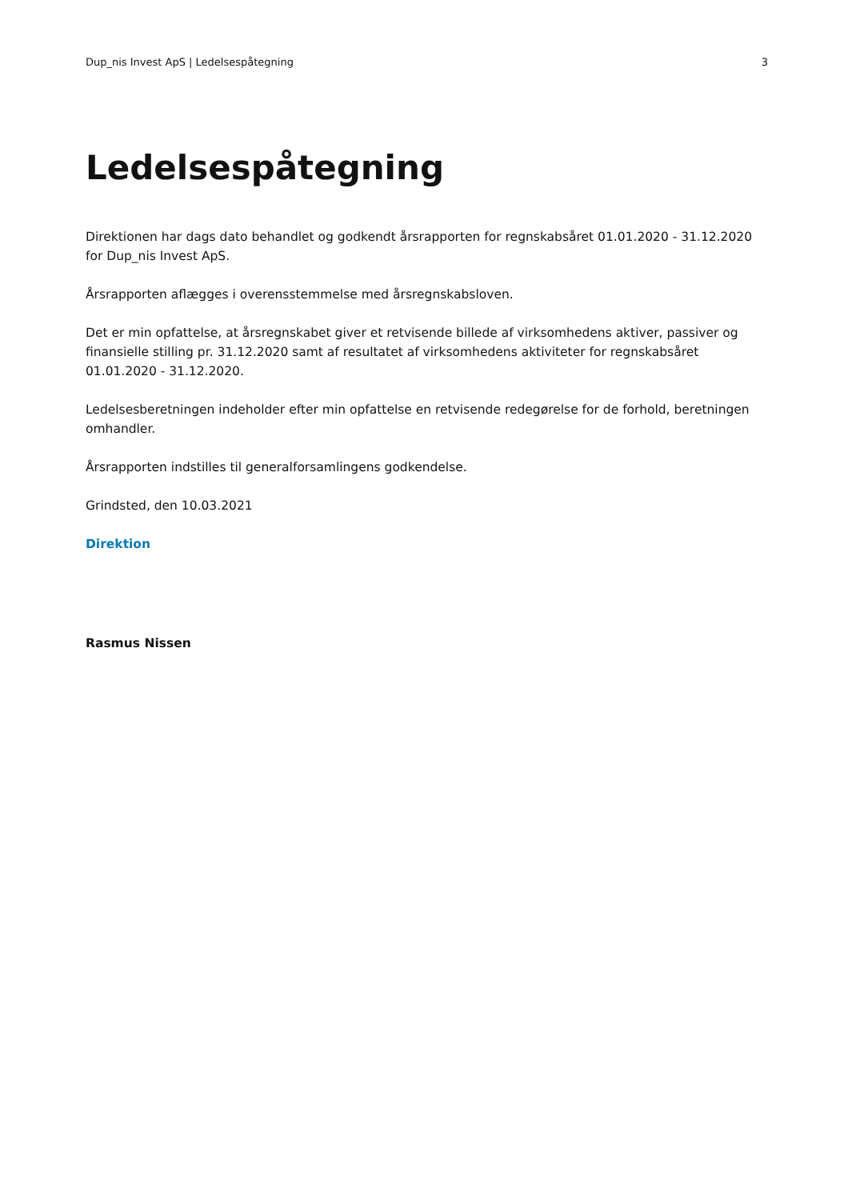Dup_nis Invest ApS | Ledelsespåtegning 3
Ledelsespåtegning
Direktionen har dags dato behandlet og godkendt årsrapporten for regnskabsåret 01.01.2020 - 31.12.2020 for Dup_nis Invest ApS.
Årsrapporten aflægges i overensstemmelse med årsregnskabsloven.
Det er min opfattelse, at årsregnskabet giver et retvisende billede af virksomhedens aktiver, passiver og finansielle stilling pr. 31.12.2020 samt af resultatet af virksomhedens aktiviteter for regnskabsåret 01.01.2020 - 31.12.2020.
Ledelsesberetningen indeholder efter min opfattelse en retvisende redegørelse for de forhold, beretningen omhandler.
Årsrapporten indstilles til generalforsamlingens godkendelse.
Grindsted, den 10.03.2021
Direktion
Rasmus Nissen